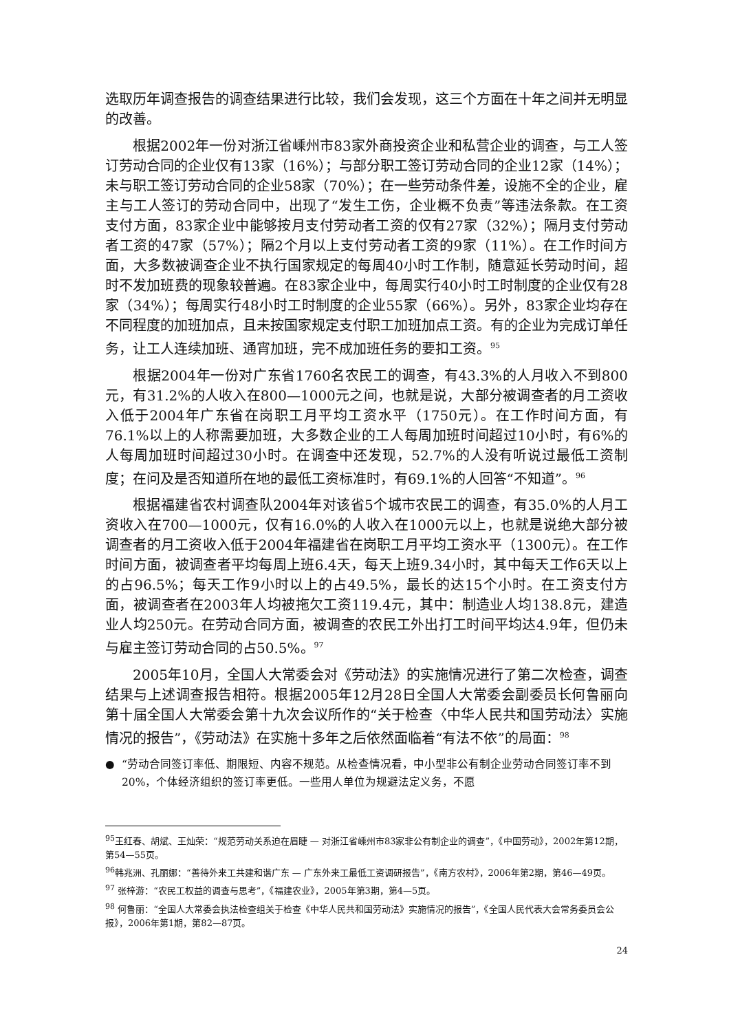选取历年调查报告的调查结果进行比较，我们会发现，这三个方面在十年之间并无明显的改善。
根据2002年一份对浙江省嵊州市83家外商投资企业和私营企业的调查，与工人签订劳动合同的企业仅有13家（16%）；与部分职工签订劳动合同的企业12家（14%）；未与职工签订劳动合同的企业58家（70%）；在一些劳动条件差，设施不全的企业，雇主与工人签订的劳动合同中，出现了“发生工伤，企业概不负责”等违法条款。在工资支付方面，83家企业中能够按月支付劳动者工资的仅有27家（32%）；隔月支付劳动者工资的47家（57%）；隔2个月以上支付劳动者工资的9家（11%）。在工作时间方面，大多数被调查企业不执行国家规定的每周40小时工作制，随意延长劳动时间，超时不发加班费的现象较普遍。在83家企业中，每周实行40小时工时制度的企业仅有28家（34%）；每周实行48小时工时制度的企业55家（66%）。另外，83家企业均存在不同程度的加班加点，且未按国家规定支付职工加班加点工资。有的企业为完成订单任务，让工人连续加班、通宵加班，完不成加班任务的要扣工资。<sup>95</sup>
根据2004年一份对广东省1760名农民工的调查，有43.3%的人月收入不到800元，有31.2%的人收入在800—1000元之间，也就是说，大部分被调查者的月工资收入低于2004年广东省在岗职工月平均工资水平（1750元）。在工作时间方面，有76.1%以上的人称需要加班，大多数企业的工人每周加班时间超过10小时，有6%的人每周加班时间超过30小时。在调查中还发现，52.7%的人没有听说过最低工资制度；在问及是否知道所在地的最低工资标准时，有69.1%的人回答“不知道”。<sup>96</sup>
根据福建省农村调查队2004年对该省5个城市农民工的调查，有35.0%的人月工资收入在700—1000元，仅有16.0%的人收入在1000元以上，也就是说绝大部分被调查者的月工资收入低于2004年福建省在岗职工月平均工资水平（1300元）。在工作时间方面，被调查者平均每周上班6.4天，每天上班9.34小时，其中每天工作6天以上的占96.5%；每天工作9小时以上的占49.5%，最长的达15个小时。在工资支付方面，被调查者在2003年人均被拖欠工资119.4元，其中：制造业人均138.8元，建造业人均250元。在劳动合同方面，被调查的农民工外出打工时间平均达4.9年，但仍未与雇主签订劳动合同的占50.5%。<sup>97</sup>
2005年10月，全国人大常委会对《劳动法》的实施情况进行了第二次检查，调查结果与上述调查报告相符。根据2005年12月28日全国人大常委会副委员长何鲁丽向第十届全国人大常委会第十九次会议所作的“关于检查〈中华人民共和国劳动法〉实施情况的报告”，《劳动法》在实施十多年之后依然面临着“有法不依”的局面：<sup>98</sup>
● “劳动合同签订率低、期限短、内容不规范。从检查情况看，中小型非公有制企业劳动合同签订率不到20%，个体经济组织的签订率更低。一些用人单位为规避法定义务，不愿
<sup>95</sup> 王红春、胡斌、王灿荣：“规范劳动关系迫在眉睫 — 对浙江省嵊州市83家非公有制企业的调查”，《中国劳动》，2002年第12期，第54—55页。
<sup>96</sup> 韩兆洲、孔丽娜：“善待外来工共建和谐广东 — 广东外来工最低工资调研报告”，《南方农村》，2006年第2期，第46—49页。
<sup>97</sup> 张梓游：“农民工权益的调查与思考”，《福建农业》，2005年第3期，第4—5页。
<sup>98</sup> 何鲁丽：“全国人大常委会执法检查组关于检查《中华人民共和国劳动法》实施情况的报告”，《全国人民代表大会常务委员会公报》，2006年第1期，第82—87页。
24